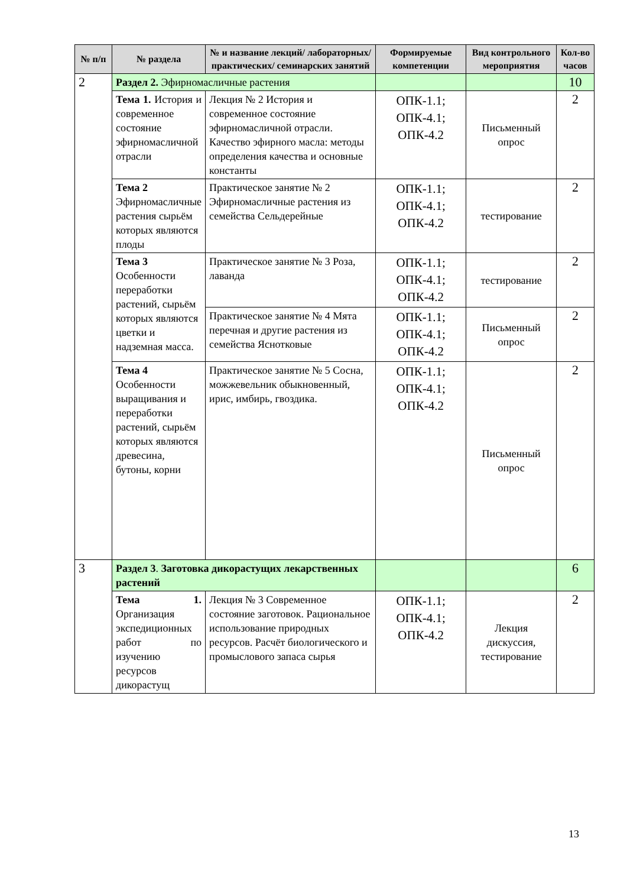| № п/п | № раздела | № и название лекций/ лабораторных/ практических/ семинарских занятий | Формируемые компетенции | Вид контрольного мероприятия | Кол-во часов |
| --- | --- | --- | --- | --- | --- |
| 2 | Раздел 2. Эфирномасличные растения | | | | 10 |
| | Тема 1. История и современное состояние эфирномасличной отрасли | Лекция № 2 История и современное состояние эфирномасличной отрасли. Качество эфирного масла: методы определения качества и основные константы | ОПК-1.1; ОПК-4.1; ОПК-4.2 | Письменный опрос | 2 |
| | Тема 2 Эфирномасличные растения сырьём которых являются плоды | Практическое занятие № 2 Эфирномасличные растения из семейства Сельдерейные | ОПК-1.1; ОПК-4.1; ОПК-4.2 | тестирование | 2 |
| | Тема 3 Особенности переработки растений, сырьём которых являются цветки и надземная масса. | Практическое занятие № 3 Роза, лаванда | ОПК-1.1; ОПК-4.1; ОПК-4.2 | тестирование | 2 |
| | | Практическое занятие № 4 Мята перечная и другие растения из семейства Яснотковые | ОПК-1.1; ОПК-4.1; ОПК-4.2 | Письменный опрос | 2 |
| | Тема 4 Особенности выращивания и переработки растений, сырьём которых являются древесина, бутоны, корни | Практическое занятие № 5 Сосна, можжевельник обыкновенный, ирис, имбирь, гвоздика. | ОПК-1.1; ОПК-4.1; ОПК-4.2 | Письменный опрос | 2 |
| 3 | Раздел 3 . Заготовка дикорастущих лекарственных растений | | | | 6 |
| | Тема 1. Организация экспедиционных работ по изучению ресурсов дикорастущ | Лекция № 3 Современное состояние заготовок. Рациональное использование природных ресурсов. Расчёт биологического и промыслового запаса сырья | ОПК-1.1; ОПК-4.1; ОПК-4.2 | Лекция дискуссия, тестирование | 2 |
13